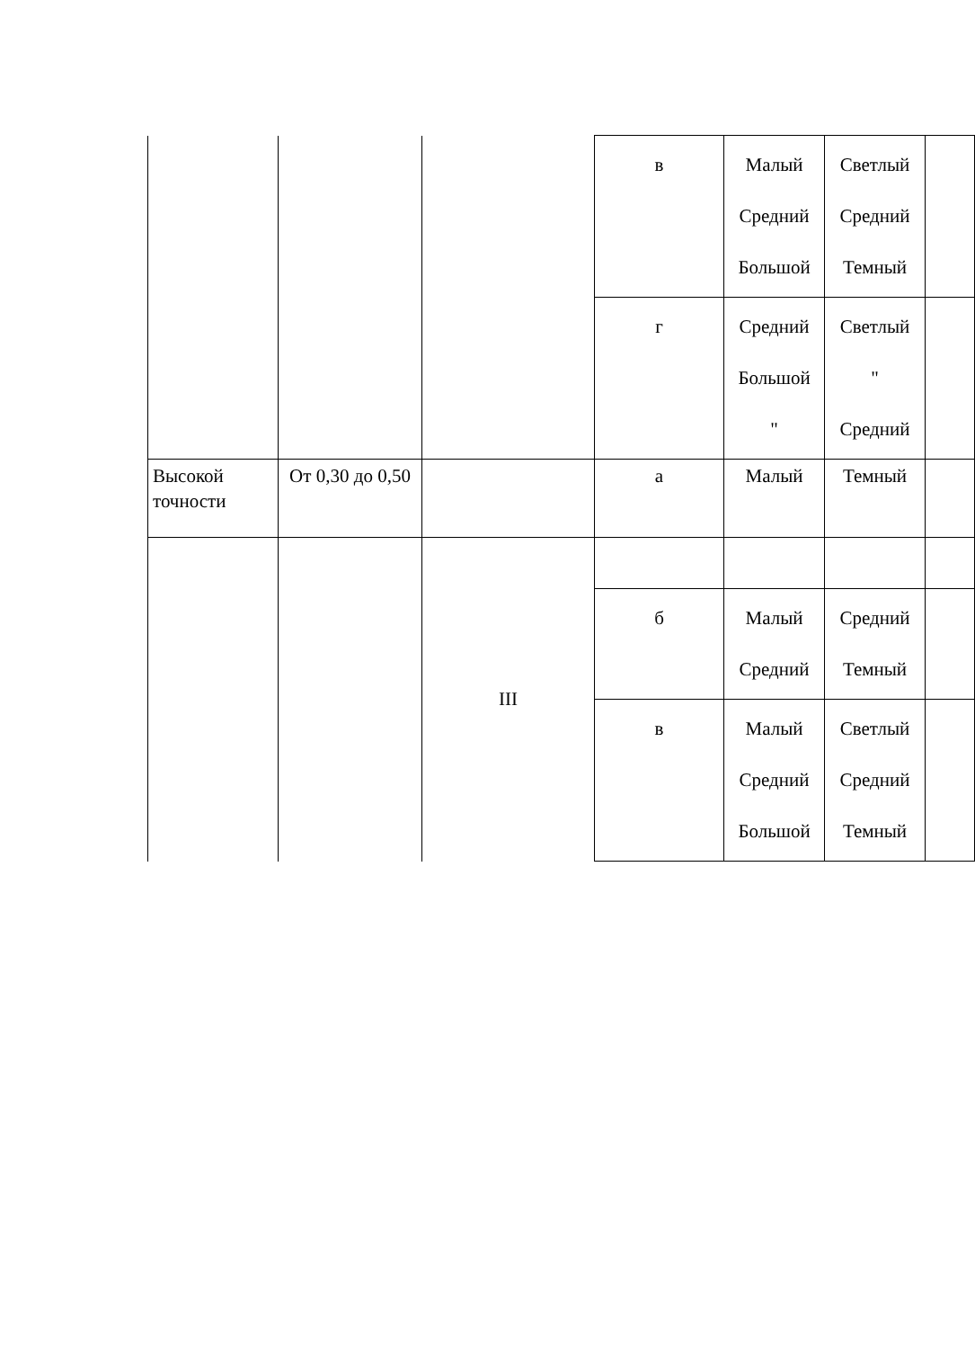| | | | в | Малый Средний Большой | Светлый Средний Темный | |
| | | | г | Средний Большой " | Светлый " Средний | |
| Высокой точности | От 0,30 до 0,50 | | а | Малый | Темный | |
| | | III | | | | |
| | | | б | Малый Средний | Средний Темный | |
| | | | в | Малый Средний Большой | Светлый Средний Темный | |